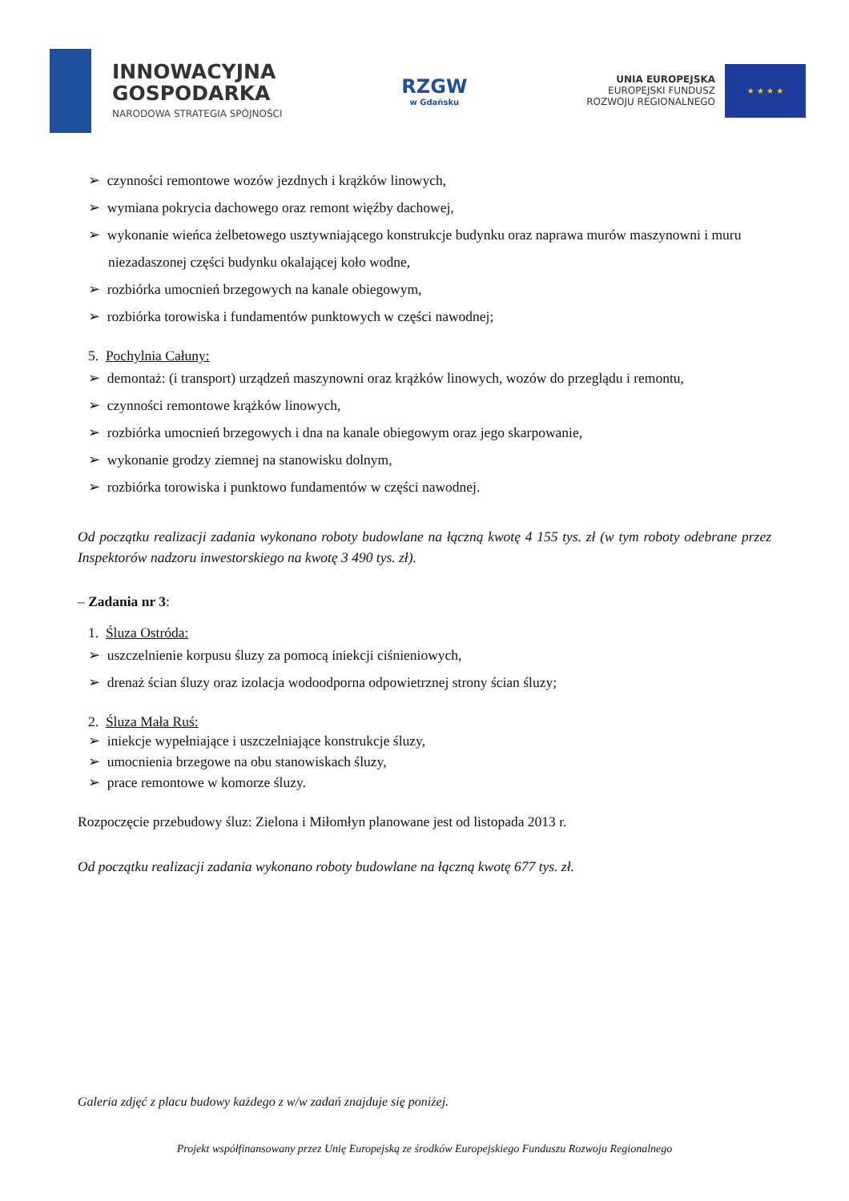INNOWACYJNA
GOSPODARKA
NARODOWA STRATEGIA SPÓJNOŚCI
RZGW
w Gdańsku
UNIA EUROPEJSKA
EUROPEJSKI FUNDUSZ
ROZWOJU REGIONALNEGO
★ ★ ★ ★
➢ czynności remontowe wozów jezdnych i krążków linowych,
➢ wymiana pokrycia dachowego oraz remont więźby dachowej,
➢ wykonanie wieńca żelbetowego usztywniającego konstrukcje budynku oraz naprawa murów maszynowni i muru niezadaszonej części budynku okalającej koło wodne,
➢ rozbiórka umocnień brzegowych na kanale obiegowym,
➢ rozbiórka torowiska i fundamentów punktowych w części nawodnej;
5. Pochylnia Całuny:
➢ demontaż: (i transport) urządzeń maszynowni oraz krążków linowych, wozów do przeglądu i remontu,
➢ czynności remontowe krążków linowych,
➢ rozbiórka umocnień brzegowych i dna na kanale obiegowym oraz jego skarpowanie,
➢ wykonanie grodzy ziemnej na stanowisku dolnym,
➢ rozbiórka torowiska i punktowo fundamentów w części nawodnej.
Od początku realizacji zadania wykonano roboty budowlane na łączną kwotę 4 155 tys. zł (w tym roboty odebrane przez Inspektorów nadzoru inwestorskiego na kwotę 3 490 tys. zł).
– Zadania nr 3:
1. Śluza Ostróda:
➢ uszczelnienie korpusu śluzy za pomocą iniekcji ciśnieniowych,
➢ drenaż ścian śluzy oraz izolacja wodoodporna odpowietrznej strony ścian śluzy;
2. Śluza Mała Ruś:
➢ iniekcje wypełniające i uszczelniające konstrukcje śluzy,
➢ umocnienia brzegowe na obu stanowiskach śluzy,
➢ prace remontowe w komorze śluzy.
Rozpoczęcie przebudowy śluz: Zielona i Miłomłyn planowane jest od listopada 2013 r.
Od początku realizacji zadania wykonano roboty budowlane na łączną kwotę 677 tys. zł.
Galeria zdjęć z placu budowy każdego z w/w zadań znajduje się poniżej.
Projekt współfinansowany przez Unię Europejską ze środków Europejskiego Funduszu Rozwoju Regionalnego